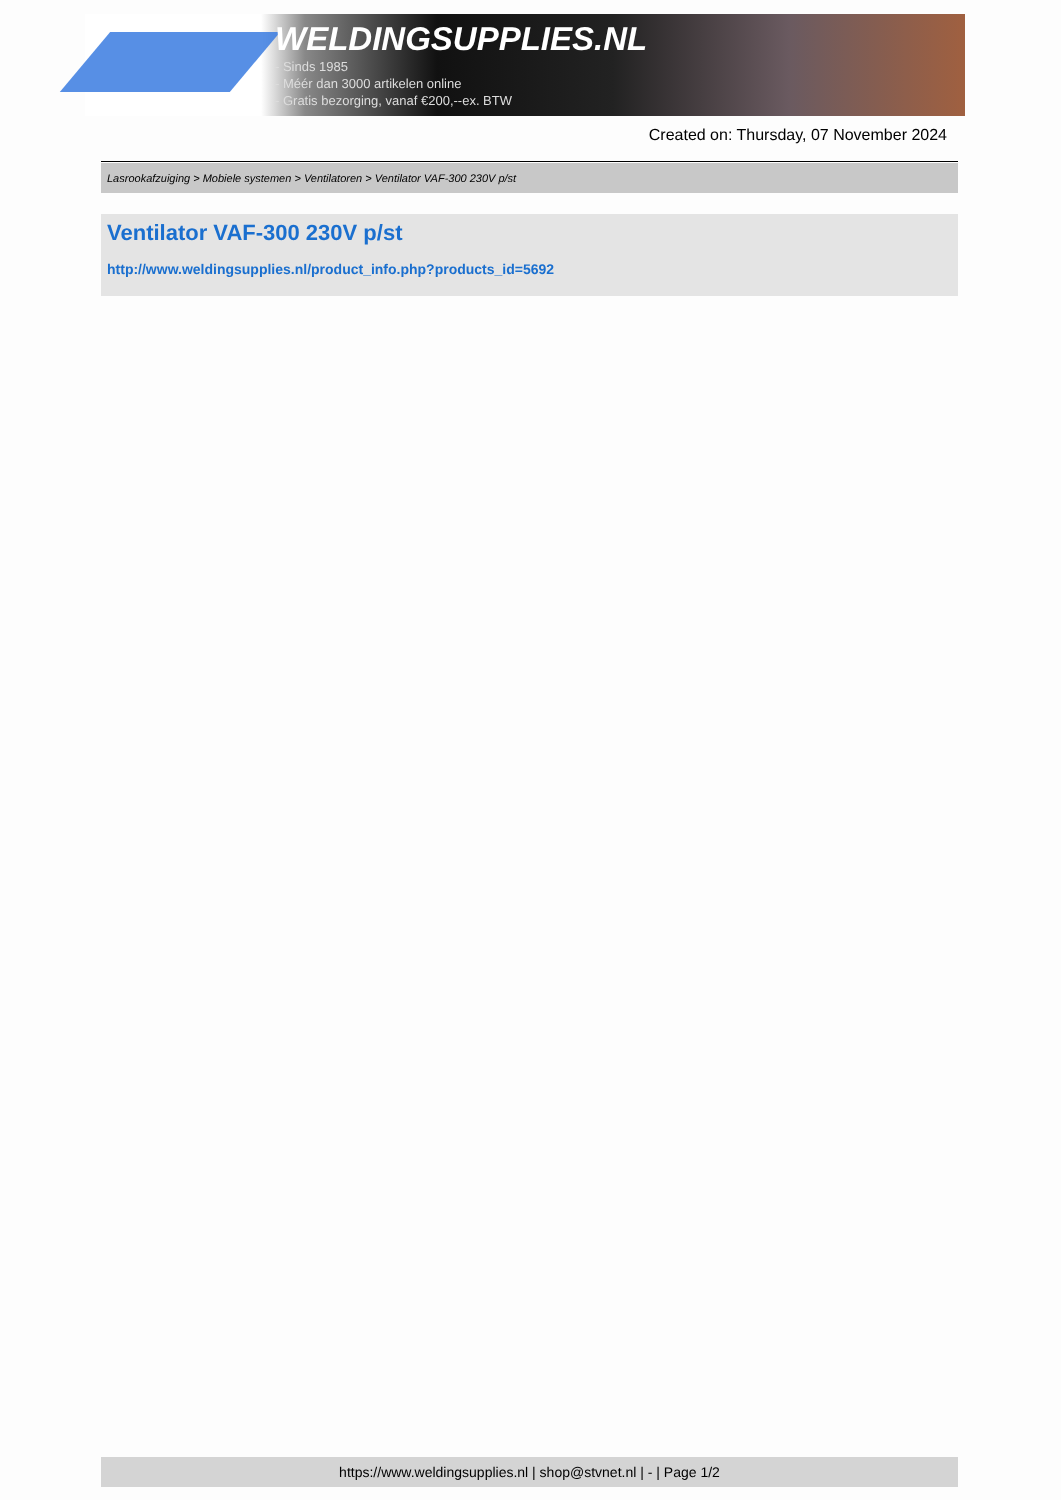WELDINGSUPPLIES.NL
- Sinds 1985
- Méér dan 3000 artikelen online
- Gratis bezorging, vanaf €200,--ex. BTW
Created on: Thursday, 07 November 2024
Lasrookafzuiging > Mobiele systemen > Ventilatoren > Ventilator VAF-300 230V p/st
Ventilator VAF-300 230V p/st
http://www.weldingsupplies.nl/product_info.php?products_id=5692
https://www.weldingsupplies.nl | shop@stvnet.nl | - | Page 1/2